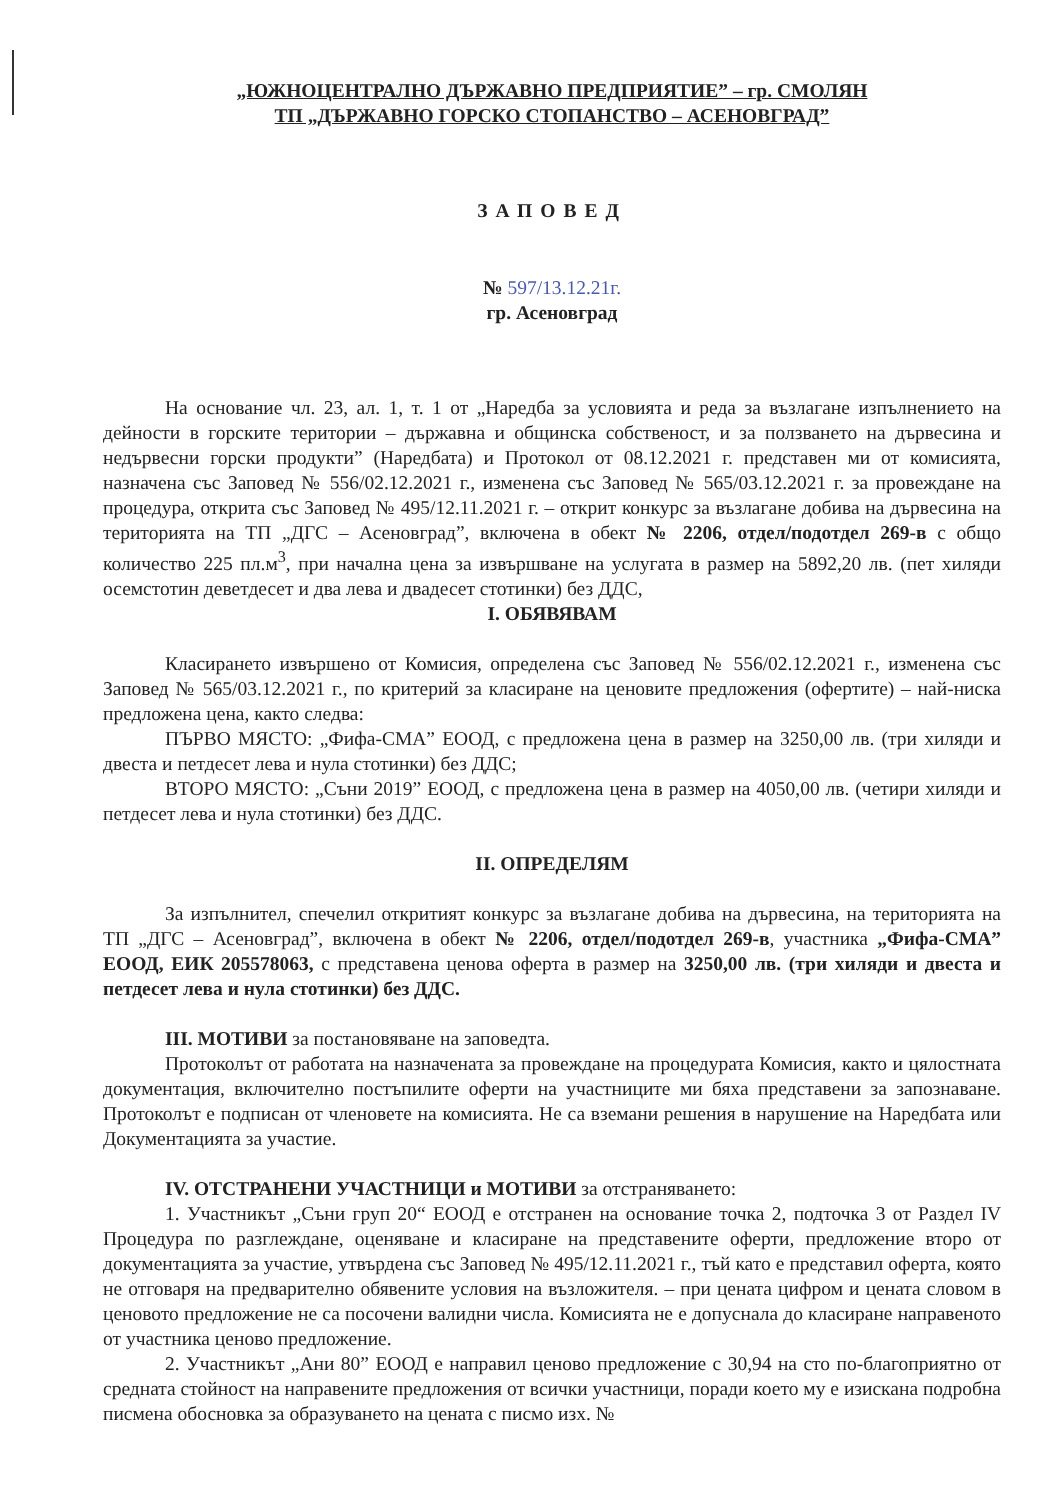„ЮЖНОЦЕНТРАЛНО ДЪРЖАВНО ПРЕДПРИЯТИЕ” – гр. СМОЛЯН
ТП „ДЪРЖАВНО ГОРСКО СТОПАНСТВО – АСЕНОВГРАД”
ЗАПОВЕД
№ 597/13.12.21г.
гр. Асеновград
На основание чл. 23, ал. 1, т. 1 от „Наредба за условията и реда за възлагане изпълнението на дейности в горските територии – държавна и общинска собственост, и за ползването на дървесина и недървесни горски продукти” (Наредбата) и Протокол от 08.12.2021 г. представен ми от комисията, назначена със Заповед № 556/02.12.2021 г., изменена със Заповед № 565/03.12.2021 г. за провеждане на процедура, открита със Заповед № 495/12.11.2021 г. – открит конкурс за възлагане добива на дървесина на територията на ТП „ДГС – Асеновград”, включена в обект № 2206, отдел/подотдел 269-в с общо количество 225 пл.м<sup>3</sup>, при начална цена за извършване на услугата в размер на 5892,20 лв. (пет хиляди осемстотин деветдесет и два лева и двадесет стотинки) без ДДС,
I. ОБЯВЯВАМ
Класирането извършено от Комисия, определена със Заповед № 556/02.12.2021 г., изменена със Заповед № 565/03.12.2021 г., по критерий за класиране на ценовите предложения (офертите) – най-ниска предложена цена, както следва:
ПЪРВО МЯСТО: „Фифа-СМА” ЕООД, с предложена цена в размер на 3250,00 лв. (три хиляди и двеста и петдесет лева и нула стотинки) без ДДС;
ВТОРО МЯСТО: „Съни 2019” ЕООД, с предложена цена в размер на 4050,00 лв. (четири хиляди и петдесет лева и нула стотинки) без ДДС.
II. ОПРЕДЕЛЯМ
За изпълнител, спечелил откритият конкурс за възлагане добива на дървесина, на територията на ТП „ДГС – Асеновград”, включена в обект № 2206, отдел/подотдел 269-в, участника „Фифа-СМА” ЕООД, ЕИК 205578063, с представена ценова оферта в размер на 3250,00 лв. (три хиляди и двеста и петдесет лева и нула стотинки) без ДДС.
III. МОТИВИ за постановяване на заповедта.
Протоколът от работата на назначената за провеждане на процедурата Комисия, както и цялостната документация, включително постъпилите оферти на участниците ми бяха представени за запознаване. Протоколът е подписан от членовете на комисията. Не са вземани решения в нарушение на Наредбата или Документацията за участие.
IV. ОТСТРАНЕНИ УЧАСТНИЦИ и МОТИВИ за отстраняването:
1. Участникът „Съни груп 20“ ЕООД е отстранен на основание точка 2, подточка 3 от Раздел IV Процедура по разглеждане, оценяване и класиране на представените оферти, предложение второ от документацията за участие, утвърдена със Заповед № 495/12.11.2021 г., тъй като е представил оферта, която не отговаря на предварително обявените условия на възложителя. – при цената цифром и цената словом в ценовото предложение не са посочени валидни числа. Комисията не е допуснала до класиране направеното от участника ценово предложение.
2. Участникът „Ани 80” ЕООД е направил ценово предложение с 30,94 на сто по-благоприятно от средната стойност на направените предложения от всички участници, поради което му е изискана подробна писмена обосновка за образуването на цената с писмо изх. №